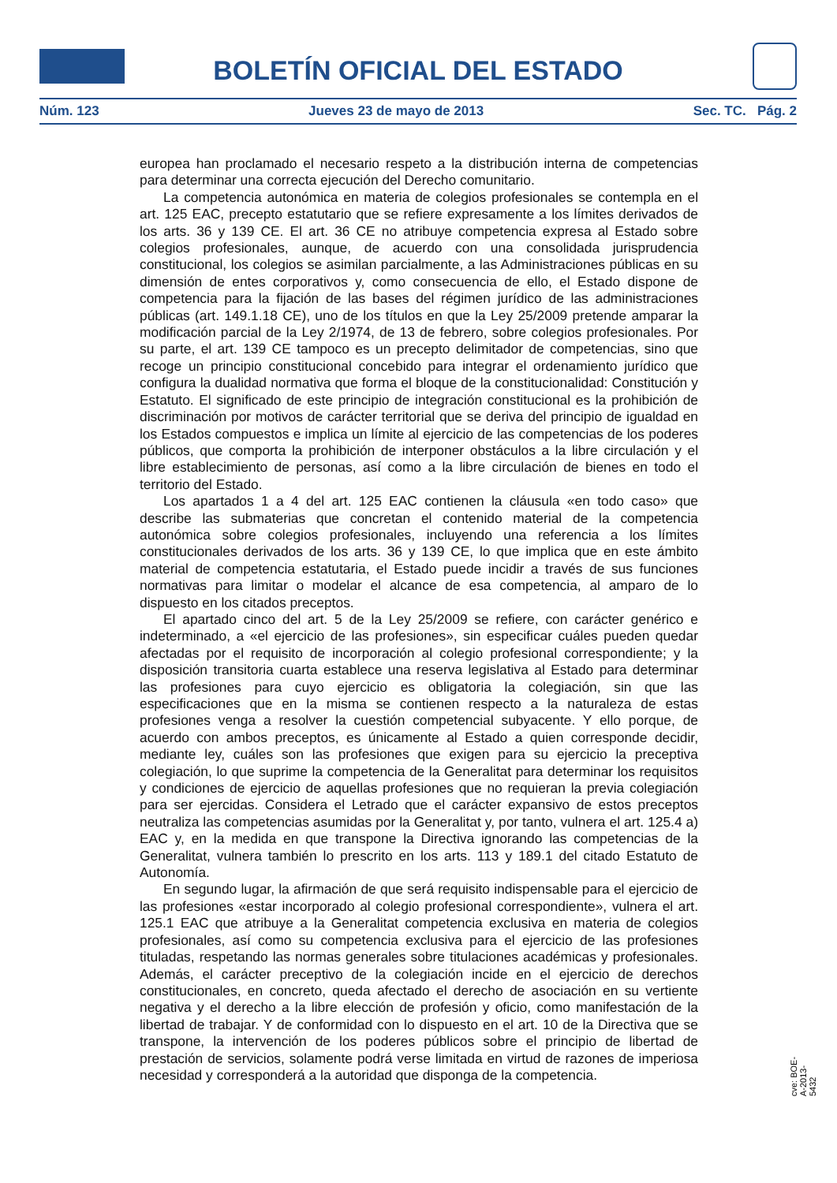BOLETÍN OFICIAL DEL ESTADO
Núm. 123 Jueves 23 de mayo de 2013 Sec. TC. Pág. 2
europea han proclamado el necesario respeto a la distribución interna de competencias para determinar una correcta ejecución del Derecho comunitario.
La competencia autonómica en materia de colegios profesionales se contempla en el art. 125 EAC, precepto estatutario que se refiere expresamente a los límites derivados de los arts. 36 y 139 CE. El art. 36 CE no atribuye competencia expresa al Estado sobre colegios profesionales, aunque, de acuerdo con una consolidada jurisprudencia constitucional, los colegios se asimilan parcialmente, a las Administraciones públicas en su dimensión de entes corporativos y, como consecuencia de ello, el Estado dispone de competencia para la fijación de las bases del régimen jurídico de las administraciones públicas (art. 149.1.18 CE), uno de los títulos en que la Ley 25/2009 pretende amparar la modificación parcial de la Ley 2/1974, de 13 de febrero, sobre colegios profesionales. Por su parte, el art. 139 CE tampoco es un precepto delimitador de competencias, sino que recoge un principio constitucional concebido para integrar el ordenamiento jurídico que configura la dualidad normativa que forma el bloque de la constitucionalidad: Constitución y Estatuto. El significado de este principio de integración constitucional es la prohibición de discriminación por motivos de carácter territorial que se deriva del principio de igualdad en los Estados compuestos e implica un límite al ejercicio de las competencias de los poderes públicos, que comporta la prohibición de interponer obstáculos a la libre circulación y el libre establecimiento de personas, así como a la libre circulación de bienes en todo el territorio del Estado.
Los apartados 1 a 4 del art. 125 EAC contienen la cláusula «en todo caso» que describe las submaterias que concretan el contenido material de la competencia autonómica sobre colegios profesionales, incluyendo una referencia a los límites constitucionales derivados de los arts. 36 y 139 CE, lo que implica que en este ámbito material de competencia estatutaria, el Estado puede incidir a través de sus funciones normativas para limitar o modelar el alcance de esa competencia, al amparo de lo dispuesto en los citados preceptos.
El apartado cinco del art. 5 de la Ley 25/2009 se refiere, con carácter genérico e indeterminado, a «el ejercicio de las profesiones», sin especificar cuáles pueden quedar afectadas por el requisito de incorporación al colegio profesional correspondiente; y la disposición transitoria cuarta establece una reserva legislativa al Estado para determinar las profesiones para cuyo ejercicio es obligatoria la colegiación, sin que las especificaciones que en la misma se contienen respecto a la naturaleza de estas profesiones venga a resolver la cuestión competencial subyacente. Y ello porque, de acuerdo con ambos preceptos, es únicamente al Estado a quien corresponde decidir, mediante ley, cuáles son las profesiones que exigen para su ejercicio la preceptiva colegiación, lo que suprime la competencia de la Generalitat para determinar los requisitos y condiciones de ejercicio de aquellas profesiones que no requieran la previa colegiación para ser ejercidas. Considera el Letrado que el carácter expansivo de estos preceptos neutraliza las competencias asumidas por la Generalitat y, por tanto, vulnera el art. 125.4 a) EAC y, en la medida en que transpone la Directiva ignorando las competencias de la Generalitat, vulnera también lo prescrito en los arts. 113 y 189.1 del citado Estatuto de Autonomía.
En segundo lugar, la afirmación de que será requisito indispensable para el ejercicio de las profesiones «estar incorporado al colegio profesional correspondiente», vulnera el art. 125.1 EAC que atribuye a la Generalitat competencia exclusiva en materia de colegios profesionales, así como su competencia exclusiva para el ejercicio de las profesiones tituladas, respetando las normas generales sobre titulaciones académicas y profesionales. Además, el carácter preceptivo de la colegiación incide en el ejercicio de derechos constitucionales, en concreto, queda afectado el derecho de asociación en su vertiente negativa y el derecho a la libre elección de profesión y oficio, como manifestación de la libertad de trabajar. Y de conformidad con lo dispuesto en el art. 10 de la Directiva que se transpone, la intervención de los poderes públicos sobre el principio de libertad de prestación de servicios, solamente podrá verse limitada en virtud de razones de imperiosa necesidad y corresponderá a la autoridad que disponga de la competencia.
cve: BOE-A-2013-5432